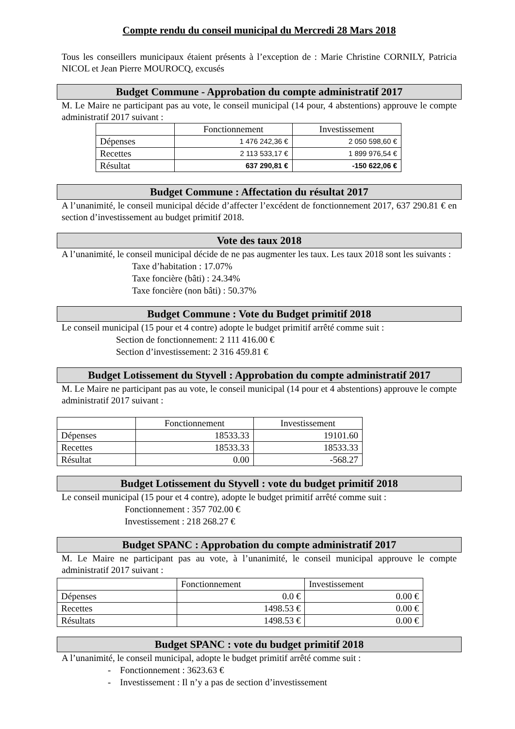Compte rendu du conseil municipal du Mercredi 28 Mars 2018
Tous les conseillers municipaux étaient présents à l’exception de : Marie Christine CORNILY, Patricia NICOL et Jean Pierre MOUROCQ, excusés
Budget Commune - Approbation du compte administratif 2017
M. Le Maire ne participant pas au vote, le conseil municipal (14 pour, 4 abstentions) approuve le compte administratif 2017 suivant :
| | Fonctionnement | Investissement |
| Dépenses | 1 476 242,36 € | 2 050 598,60 € |
| Recettes | 2 113 533,17 € | 1 899 976,54 € |
| Résultat | 637 290,81 € | -150 622,06 € |
Budget Commune : Affectation du résultat 2017
A l’unanimité, le conseil municipal décide d’affecter l’excédent de fonctionnement 2017, 637 290.81 € en section d’investissement au budget primitif 2018.
Vote des taux 2018
A l’unanimité, le conseil municipal décide de ne pas augmenter les taux. Les taux 2018 sont les suivants :
Taxe d’habitation : 17.07%
Taxe foncière (bâti) : 24.34%
Taxe foncière (non bâti) : 50.37%
Budget Commune : Vote du Budget primitif 2018
Le conseil municipal (15 pour et 4 contre) adopte le budget primitif arrêté comme suit :
Section de fonctionnement: 2 111 416.00 €
Section d’investissement: 2 316 459.81 €
Budget Lotissement du Styvell : Approbation du compte administratif 2017
M. Le Maire ne participant pas au vote, le conseil municipal (14 pour et 4 abstentions) approuve le compte administratif 2017 suivant :
| | Fonctionnement | Investissement |
| Dépenses | 18533.33 | 19101.60 |
| Recettes | 18533.33 | 18533.33 |
| Résultat | 0.00 | -568.27 |
Budget Lotissement du Styvell : vote du budget primitif 2018
Le conseil municipal (15 pour et 4 contre), adopte le budget primitif arrêté comme suit :
Fonctionnement : 357 702.00 €
Investissement : 218 268.27 €
Budget SPANC : Approbation du compte administratif 2017
M. Le Maire ne participant pas au vote, à l’unanimité, le conseil municipal approuve le compte administratif 2017 suivant :
| | Fonctionnement | Investissement |
| Dépenses | 0.0 € | 0.00 € |
| Recettes | 1498.53 € | 0.00 € |
| Résultats | 1498.53 € | 0.00 € |
Budget SPANC : vote du budget primitif 2018
A l’unanimité, le conseil municipal, adopte le budget primitif arrêté comme suit :
- Fonctionnement : 3623.63 €
- Investissement : Il n’y a pas de section d’investissement